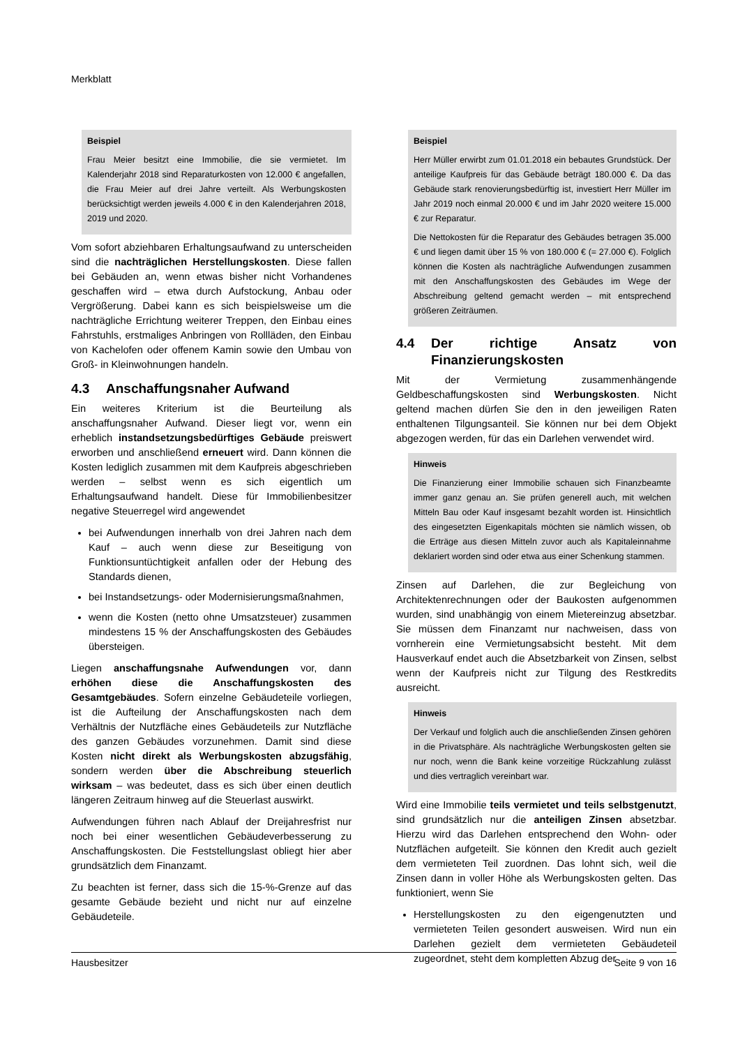Merkblatt
Beispiel
Frau Meier besitzt eine Immobilie, die sie vermietet. Im Kalenderjahr 2018 sind Reparaturkosten von 12.000 € angefallen, die Frau Meier auf drei Jahre verteilt. Als Werbungskosten berücksichtigt werden jeweils 4.000 € in den Kalenderjahren 2018, 2019 und 2020.
Vom sofort abziehbaren Erhaltungsaufwand zu unterscheiden sind die nachträglichen Herstellungskosten. Diese fallen bei Gebäuden an, wenn etwas bisher nicht Vorhandenes geschaffen wird – etwa durch Aufstockung, Anbau oder Vergrößerung. Dabei kann es sich beispielsweise um die nachträgliche Errichtung weiterer Treppen, den Einbau eines Fahrstuhls, erstmaliges Anbringen von Rollläden, den Einbau von Kachelofen oder offenem Kamin sowie den Umbau von Groß- in Kleinwohnungen handeln.
4.3 Anschaffungsnaher Aufwand
Ein weiteres Kriterium ist die Beurteilung als anschaffungsnaher Aufwand. Dieser liegt vor, wenn ein erheblich instandsetzungsbedürftiges Gebäude preiswert erworben und anschließend erneuert wird. Dann können die Kosten lediglich zusammen mit dem Kaufpreis abgeschrieben werden – selbst wenn es sich eigentlich um Erhaltungsaufwand handelt. Diese für Immobilienbesitzer negative Steuerregel wird angewendet
bei Aufwendungen innerhalb von drei Jahren nach dem Kauf – auch wenn diese zur Beseitigung von Funktionsuntüchtigkeit anfallen oder der Hebung des Standards dienen,
bei Instandsetzungs- oder Modernisierungsmaßnahmen,
wenn die Kosten (netto ohne Umsatzsteuer) zusammen mindestens 15 % der Anschaffungskosten des Gebäudes übersteigen.
Liegen anschaffungsnahe Aufwendungen vor, dann erhöhen diese die Anschaffungskosten des Gesamtgebäudes. Sofern einzelne Gebäudeteile vorliegen, ist die Aufteilung der Anschaffungskosten nach dem Verhältnis der Nutzfläche eines Gebäudeteils zur Nutzfläche des ganzen Gebäudes vorzunehmen. Damit sind diese Kosten nicht direkt als Werbungskosten abzugsfähig, sondern werden über die Abschreibung steuerlich wirksam – was bedeutet, dass es sich über einen deutlich längeren Zeitraum hinweg auf die Steuerlast auswirkt.
Aufwendungen führen nach Ablauf der Dreijahresfrist nur noch bei einer wesentlichen Gebäudeverbesserung zu Anschaffungskosten. Die Feststellungslast obliegt hier aber grundsätzlich dem Finanzamt.
Zu beachten ist ferner, dass sich die 15-%-Grenze auf das gesamte Gebäude bezieht und nicht nur auf einzelne Gebäudeteile.
Beispiel
Herr Müller erwirbt zum 01.01.2018 ein bebautes Grundstück. Der anteilige Kaufpreis für das Gebäude beträgt 180.000 €. Da das Gebäude stark renovierungsbedürftig ist, investiert Herr Müller im Jahr 2019 noch einmal 20.000 € und im Jahr 2020 weitere 15.000 € zur Reparatur.
Die Nettokosten für die Reparatur des Gebäudes betragen 35.000 € und liegen damit über 15 % von 180.000 € (= 27.000 €). Folglich können die Kosten als nachträgliche Aufwendungen zusammen mit den Anschaffungskosten des Gebäudes im Wege der Abschreibung geltend gemacht werden – mit entsprechend größeren Zeiträumen.
4.4 Der richtige Ansatz von Finanzierungskosten
Mit der Vermietung zusammenhängende Geldbeschaffungskosten sind Werbungskosten. Nicht geltend machen dürfen Sie den in den jeweiligen Raten enthaltenen Tilgungsanteil. Sie können nur bei dem Objekt abgezogen werden, für das ein Darlehen verwendet wird.
Hinweis
Die Finanzierung einer Immobilie schauen sich Finanzbeamte immer ganz genau an. Sie prüfen generell auch, mit welchen Mitteln Bau oder Kauf insgesamt bezahlt worden ist. Hinsichtlich des eingesetzten Eigenkapitals möchten sie nämlich wissen, ob die Erträge aus diesen Mitteln zuvor auch als Kapitaleinnahme deklariert worden sind oder etwa aus einer Schenkung stammen.
Zinsen auf Darlehen, die zur Begleichung von Architektenrechnungen oder der Baukosten aufgenommen wurden, sind unabhängig von einem Mietereinzug absetzbar. Sie müssen dem Finanzamt nur nachweisen, dass von vornherein eine Vermietungsabsicht besteht. Mit dem Hausverkauf endet auch die Absetzbarkeit von Zinsen, selbst wenn der Kaufpreis nicht zur Tilgung des Restkredits ausreicht.
Hinweis
Der Verkauf und folglich auch die anschließenden Zinsen gehören in die Privatsphäre. Als nachträgliche Werbungskosten gelten sie nur noch, wenn die Bank keine vorzeitige Rückzahlung zulässt und dies vertraglich vereinbart war.
Wird eine Immobilie teils vermietet und teils selbstgenutzt, sind grundsätzlich nur die anteiligen Zinsen absetzbar. Hierzu wird das Darlehen entsprechend den Wohn- oder Nutzflächen aufgeteilt. Sie können den Kredit auch gezielt dem vermieteten Teil zuordnen. Das lohnt sich, weil die Zinsen dann in voller Höhe als Werbungskosten gelten. Das funktioniert, wenn Sie
Herstellungskosten zu den eigengenutzten und vermieteten Teilen gesondert ausweisen. Wird nun ein Darlehen gezielt dem vermieteten Gebäudeteil zugeordnet, steht dem kompletten Abzug der
Hausbesitzer Seite 9 von 16